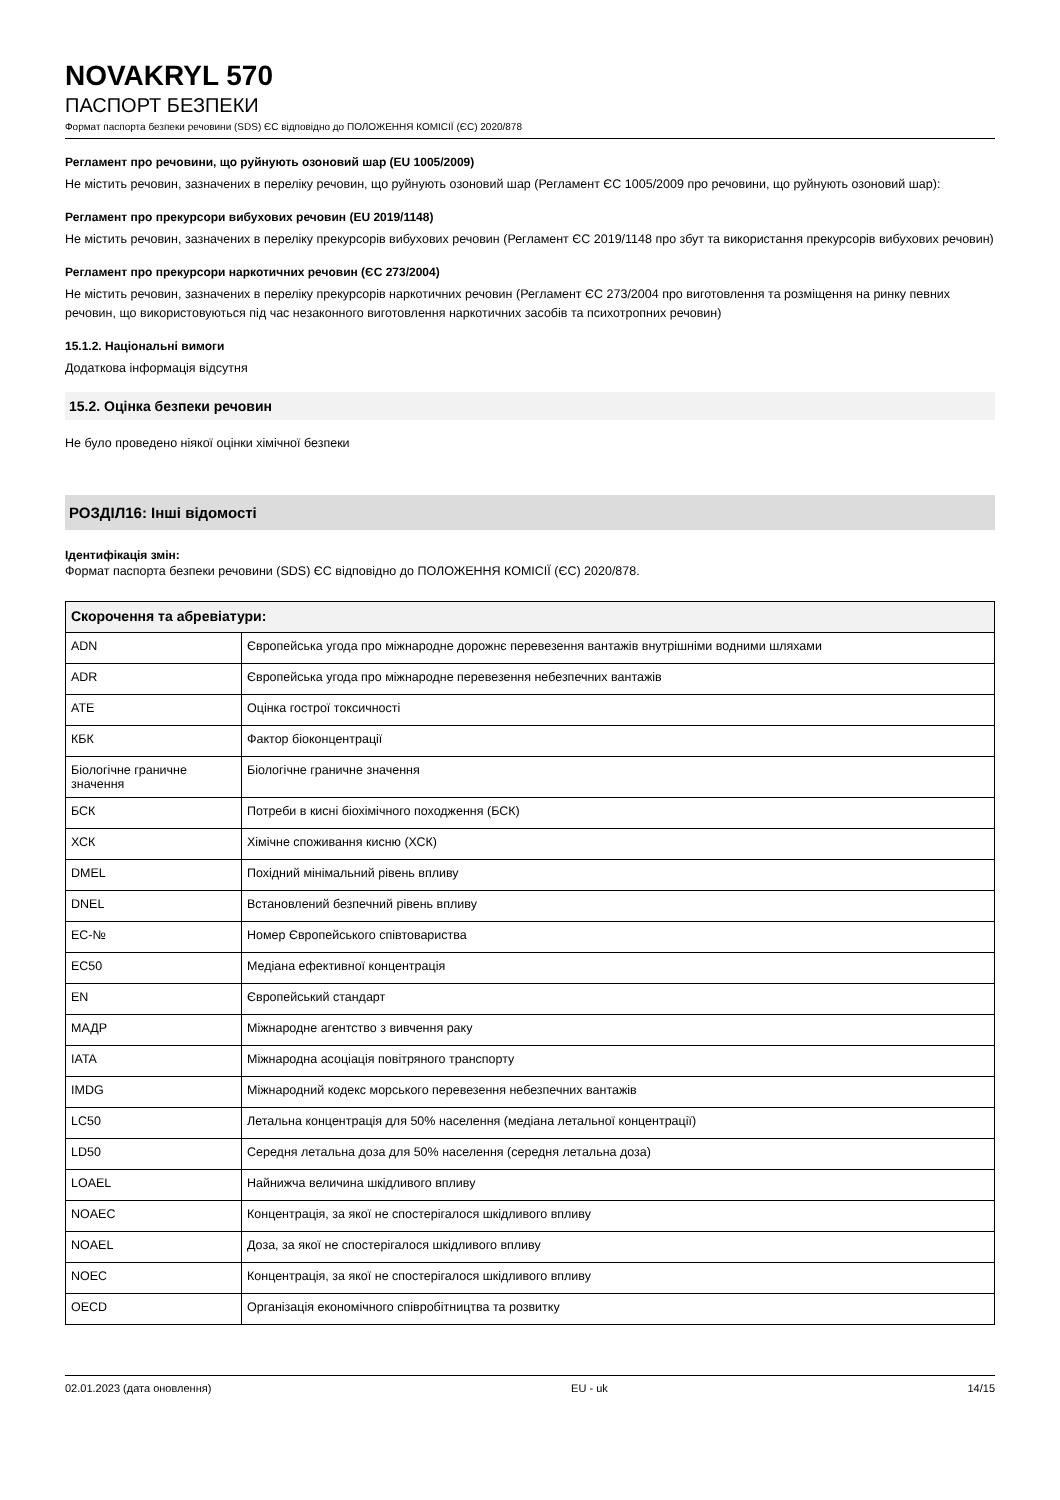NOVAKRYL 570
ПАСПОРТ БЕЗПЕКИ
Формат паспорта безпеки речовини (SDS) ЄС відповідно до ПОЛОЖЕННЯ КОМІСІЇ (ЄС) 2020/878
Регламент про речовини, що руйнують озоновий шар (EU 1005/2009)
Не містить речовин, зазначених в переліку речовин, що руйнують озоновий шар (Регламент ЄС 1005/2009 про речовини, що руйнують озоновий шар):
Регламент про прекурсори вибухових речовин (EU 2019/1148)
Не містить речовин, зазначених в переліку прекурсорів вибухових речовин (Регламент ЄС 2019/1148 про збут та використання прекурсорів вибухових речовин)
Регламент про прекурсори наркотичних речовин (ЄС 273/2004)
Не містить речовин, зазначених в переліку прекурсорів наркотичних речовин (Регламент ЄС 273/2004 про виготовлення та розміщення на ринку певних речовин, що використовуються під час незаконного виготовлення наркотичних засобів та психотропних речовин)
15.1.2. Національні вимоги
Додаткова інформація відсутня
15.2. Оцінка безпеки речовин
Не було проведено ніякої оцінки хімічної безпеки
РОЗДІЛ16: Інші відомості
Ідентифікація змін:
Формат паспорта безпеки речовини (SDS) ЄС відповідно до ПОЛОЖЕННЯ КОМІСІЇ (ЄС) 2020/878.
| Скорочення та абревіатури: | |
| --- | --- |
| ADN | Європейська угода про міжнародне дорожнє перевезення вантажів внутрішніми водними шляхами |
| ADR | Європейська угода про міжнародне перевезення небезпечних вантажів |
| ATE | Оцінка гострої токсичності |
| КБК | Фактор біоконцентрації |
| Біологічне граничне значення | Біологічне граничне значення |
| БСК | Потреби в кисні біохімічного походження (БСК) |
| ХСК | Хімічне споживання кисню (ХСК) |
| DMEL | Похідний мінімальний рівень впливу |
| DNEL | Встановлений безпечний рівень впливу |
| EC-№ | Номер Європейського співтовариства |
| EC50 | Медіана ефективної концентрація |
| EN | Європейський стандарт |
| МАДР | Міжнародне агентство з вивчення раку |
| IATA | Міжнародна асоціація повітряного транспорту |
| IMDG | Міжнародний кодекс морського перевезення небезпечних вантажів |
| LC50 | Летальна концентрація для 50% населення (медіана летальної концентрації) |
| LD50 | Середня летальна доза для 50% населення (середня летальна доза) |
| LOAEL | Найнижча величина шкідливого впливу |
| NOAEC | Концентрація, за якої не спостерігалося шкідливого впливу |
| NOAEL | Доза, за якої не спостерігалося шкідливого впливу |
| NOEC | Концентрація, за якої не спостерігалося шкідливого впливу |
| OECD | Організація економічного співробітництва та розвитку |
02.01.2023 (дата оновлення) EU - uk 14/15